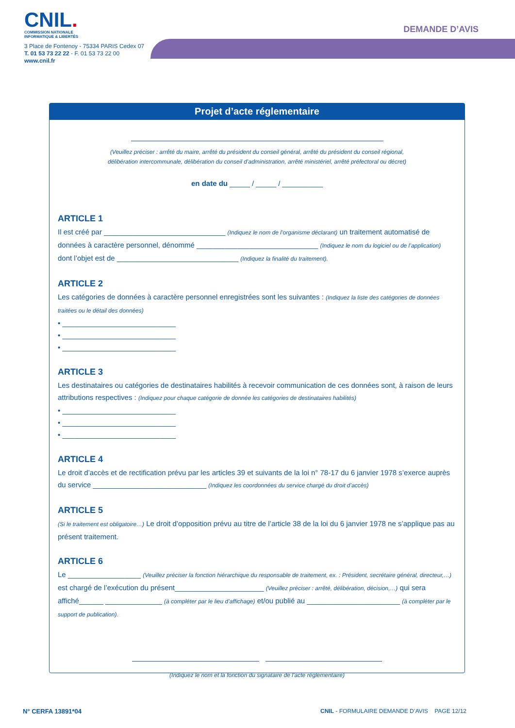CNIL.
COMMISSION NATIONALE
INFORMATIQUE & LIBERTÉS
3 Place de Fontenoy - 75334 PARIS Cedex 07
T. 01 53 73 22 22 - F. 01 53 73 22 00
www.cnil.fr
DEMANDE D’AVIS
Projet d’acte réglementaire
(Veuillez préciser : arrêté du maire, arrêté du président du conseil général, arrêté du président du conseil régional,
délibération intercommunale, délibération du conseil d’administration, arrêté ministériel, arrêté préfectoral ou décret)
en date du _____ / _____ / __________
ARTICLE 1
Il est créé par ______________________________ (Indiquez le nom de l’organisme déclarant) un traitement automatisé de données à caractère personnel, dénommé ______________________________ (Indiquez le nom du logiciel ou de l’application) dont l’objet est de ______________________________ (Indiquez la finalité du traitement).
ARTICLE 2
Les catégories de données à caractère personnel enregistrées sont les suivantes : (Indiquez la liste des catégories de données traitées ou le détail des données)
• ____________________________
• ____________________________
• ____________________________
ARTICLE 3
Les destinataires ou catégories de destinataires habilités à recevoir communication de ces données sont, à raison de leurs attributions respectives : (Indiquez pour chaque catégorie de donnée les catégories de destinataires habilités)
• ____________________________
• ____________________________
• ____________________________
ARTICLE 4
Le droit d’accès et de rectification prévu par les articles 39 et suivants de la loi n° 78-17 du 6 janvier 1978 s’exerce auprès du service ____________________________ (Indiquez les coordonnées du service chargé du droit d’accès)
ARTICLE 5
(Si le traitement est obligatoire…) Le droit d’opposition prévu au titre de l’article 38 de la loi du 6 janvier 1978 ne s’applique pas au présent traitement.
ARTICLE 6
Le __________________ (Veuillez préciser la fonction hiérarchique du responsable de traitement, ex. : Président, secrétaire général, directeur,…) est chargé de l’exécution du présent______________________ (Veuillez préciser : arrêté, délibération, décision,…) qui sera affiché______ ______________ (à compléter par le lieu d’affichage) et/ou publié au _______________________ (à compléter par le support de publication).
(Indiquez le nom et la fonction du signataire de l’acte réglementaire)
N° CERFA 13891*04 CNIL - FORMULAIRE DEMANDE D’AVIS PAGE 12/12